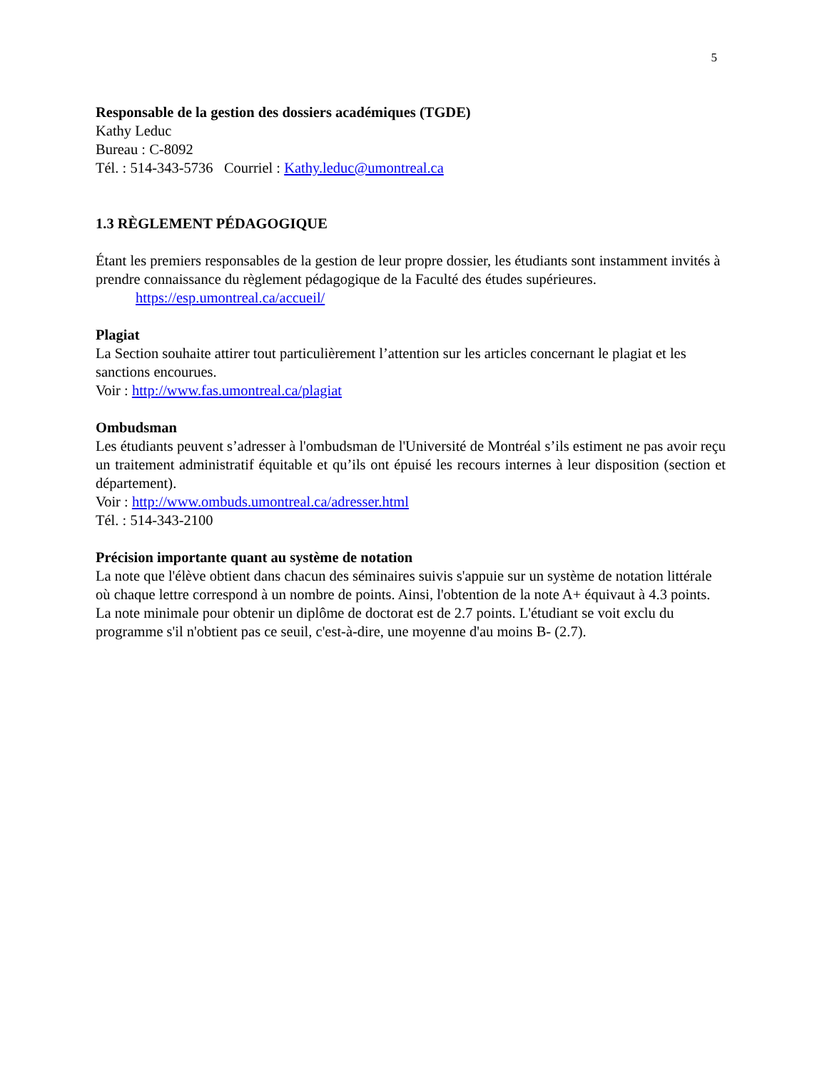5
Responsable de la gestion des dossiers académiques (TGDE)
Kathy Leduc
Bureau : C-8092
Tél. : 514-343-5736 Courriel : Kathy.leduc@umontreal.ca
1.3 RÈGLEMENT PÉDAGOGIQUE
Étant les premiers responsables de la gestion de leur propre dossier, les étudiants sont instamment invités à prendre connaissance du règlement pédagogique de la Faculté des études supérieures.
https://esp.umontreal.ca/accueil/
Plagiat
La Section souhaite attirer tout particulièrement l’attention sur les articles concernant le plagiat et les sanctions encourues.
Voir : http://www.fas.umontreal.ca/plagiat
Ombudsman
Les étudiants peuvent s’adresser à l'ombudsman de l'Université de Montréal s’ils estiment ne pas avoir reçu un traitement administratif équitable et qu’ils ont épuisé les recours internes à leur disposition (section et département).
Voir : http://www.ombuds.umontreal.ca/adresser.html
Tél. : 514-343-2100
Précision importante quant au système de notation
La note que l'élève obtient dans chacun des séminaires suivis s'appuie sur un système de notation littérale où chaque lettre correspond à un nombre de points. Ainsi, l'obtention de la note A+ équivaut à 4.3 points.
La note minimale pour obtenir un diplôme de doctorat est de 2.7 points. L'étudiant se voit exclu du programme s'il n'obtient pas ce seuil, c'est-à-dire, une moyenne d'au moins B- (2.7).